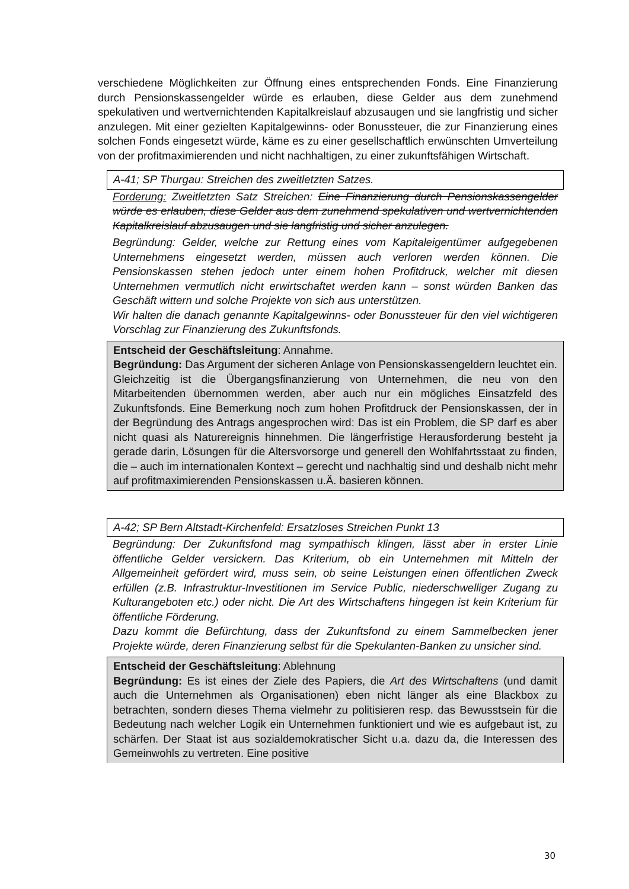verschiedene Möglichkeiten zur Öffnung eines entsprechenden Fonds. Eine Finanzierung durch Pensionskassengelder würde es erlauben, diese Gelder aus dem zunehmend spekulativen und wertvernichtenden Kapitalkreislauf abzusaugen und sie langfristig und sicher anzulegen. Mit einer gezielten Kapitalgewinns- oder Bonussteuer, die zur Finanzierung eines solchen Fonds eingesetzt würde, käme es zu einer gesellschaftlich erwünschten Umverteilung von der profitmaximierenden und nicht nachhaltigen, zu einer zukunftsfähigen Wirtschaft.
A-41; SP Thurgau: Streichen des zweitletzten Satzes.
Forderung: Zweitletzten Satz Streichen: Eine Finanzierung durch Pensionskassengelder würde es erlauben, diese Gelder aus dem zunehmend spekulativen und wertvernichtenden Kapitalkreislauf abzusaugen und sie langfristig und sicher anzulegen.
Begründung: Gelder, welche zur Rettung eines vom Kapitaleigentümer aufgegebenen Unternehmens eingesetzt werden, müssen auch verloren werden können. Die Pensionskassen stehen jedoch unter einem hohen Profitdruck, welcher mit diesen Unternehmen vermutlich nicht erwirtschaftet werden kann – sonst würden Banken das Geschäft wittern und solche Projekte von sich aus unterstützen.
Wir halten die danach genannte Kapitalgewinns- oder Bonussteuer für den viel wichtigeren Vorschlag zur Finanzierung des Zukunftsfonds.
Entscheid der Geschäftsleitung: Annahme.
Begründung: Das Argument der sicheren Anlage von Pensionskassengeldern leuchtet ein. Gleichzeitig ist die Übergangsfinanzierung von Unternehmen, die neu von den Mitarbeitenden übernommen werden, aber auch nur ein mögliches Einsatzfeld des Zukunftsfonds. Eine Bemerkung noch zum hohen Profitdruck der Pensionskassen, der in der Begründung des Antrags angesprochen wird: Das ist ein Problem, die SP darf es aber nicht quasi als Naturereignis hinnehmen. Die längerfristige Herausforderung besteht ja gerade darin, Lösungen für die Altersvorsorge und generell den Wohlfahrtsstaat zu finden, die – auch im internationalen Kontext – gerecht und nachhaltig sind und deshalb nicht mehr auf profitmaximierenden Pensionskassen u.Ä. basieren können.
A-42; SP Bern Altstadt-Kirchenfeld: Ersatzloses Streichen Punkt 13
Begründung: Der Zukunftsfond mag sympathisch klingen, lässt aber in erster Linie öffentliche Gelder versickern. Das Kriterium, ob ein Unternehmen mit Mitteln der Allgemeinheit gefördert wird, muss sein, ob seine Leistungen einen öffentlichen Zweck erfüllen (z.B. Infrastruktur-Investitionen im Service Public, niederschwelliger Zugang zu Kulturangeboten etc.) oder nicht. Die Art des Wirtschaftens hingegen ist kein Kriterium für öffentliche Förderung.
Dazu kommt die Befürchtung, dass der Zukunftsfond zu einem Sammelbecken jener Projekte würde, deren Finanzierung selbst für die Spekulanten-Banken zu unsicher sind.
Entscheid der Geschäftsleitung: Ablehnung
Begründung: Es ist eines der Ziele des Papiers, die Art des Wirtschaftens (und damit auch die Unternehmen als Organisationen) eben nicht länger als eine Blackbox zu betrachten, sondern dieses Thema vielmehr zu politisieren resp. das Bewusstsein für die Bedeutung nach welcher Logik ein Unternehmen funktioniert und wie es aufgebaut ist, zu schärfen. Der Staat ist aus sozialdemokratischer Sicht u.a. dazu da, die Interessen des Gemeinwohls zu vertreten. Eine positive
30